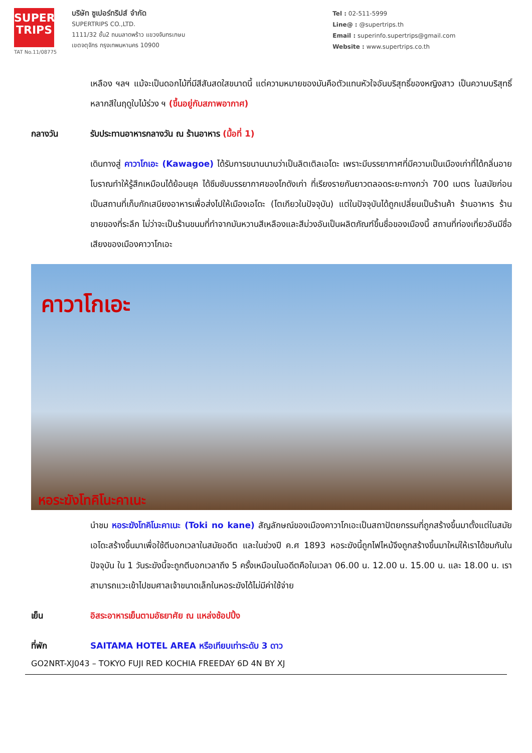SUPER
TRIPS
TAT No.11/08775
บริษัท ซูเปอร์ทริปส์ จำกัด
SUPERTRIPS CO.,LTD.
1111/32 ชั้น2 ถนนลาดพร้าว แขวงจันทรเกษม
เขตจตุจักร กรุงเทพมหานคร 10900
Tel : 02-511-5999
Line@ : @supertrips.th
Email : superinfo.supertrips@gmail.com
Website : www.supertrips.co.th
เหลือง ฯลฯ แม้จะเป็นดอกไม้ที่มีสีสันสดใสขนาดนี้ แต่ความหมายของมันคือตัวแทนหัวใจอันบริสุทธิ์ของหญิงสาว เป็นความบริสุทธิ์หลากสีในฤดูใบไม้ร่วง ฯ (ขึ้นอยู่กับสภาพอากาศ)
กลางวัน รับประทานอาหารกลางวัน ณ ร้านอาหาร (มื้อที่ 1)
เดินทางสู่ คาวาโกเอะ (Kawagoe) ได้รับการขนานนามว่าเป็นลิตเติลเอโดะ เพราะมีบรรยากาศที่มีความเป็นเมืองเก่าที่ได้กลิ่นอายโบราณทำให้รู้สึกเหมือนได้ย้อนยุค ได้ซึมซับบรรยากาศของโกดังเก่า ที่เรียงรายกันยาวตลอดระยะทางกว่า 700 เมตร ในสมัยก่อนเป็นสถานที่เก็บกักเสบียงอาหารเพื่อส่งไปให้เมืองเอโดะ (โตเกียวในปัจจุบัน) แต่ในปัจจุบันได้ถูกเปลี่ยนเป็นร้านค้า ร้านอาหาร ร้านขายของที่ระลึก ไม่ว่าจะเป็นร้านขนมที่ทำจากมันหวานสีเหลืองและสีม่วงอันเป็นผลิตภัณฑ์ขึ้นชื่อของเมืองนี้ สถานที่ท่องเที่ยวอันมีชื่อเสียงของเมืองคาวาโกเอะ
คาวาโกเอะ
หอระฆังโทคิโนะคาเนะ
นำชม หอระฆังโทคิโนะคาเนะ (Toki no kane) สัญลักษณ์ของเมืองคาวาโกเอะเป็นสถาปัตยกรรมที่ถูกสร้างขึ้นมาตั้งแต่ในสมัยเอโดะสร้างขึ้นมาเพื่อใช้ตีบอกเวลาในสมัยอดีต และในช่วงปี ค.ศ 1893 หอระฆังนี้ถูกไฟไหม้จึงถูกสร้างขึ้นมาใหม่ให้เราได้ชมกันในปัจจุบัน ใน 1 วันระฆังนี้จะถูกตีบอกเวลาถึง 5 ครั้งเหมือนในอดีตคือในเวลา 06.00 น. 12.00 น. 15.00 น. และ 18.00 น. เราสามารถแวะเข้าไปชมศาลเจ้าขนาดเล็กในหอระฆังได้ไม่มีค่าใช้จ่าย
เย็น อิสระอาหารเย็นตามอัธยาศัย ณ แหล่งช้อปปิ้ง
ที่พัก SAITAMA HOTEL AREA หรือเทียบเท่าระดับ 3 ดาว
GO2NRT-XJ043 – TOKYO FUJI RED KOCHIA FREEDAY 6D 4N BY XJ